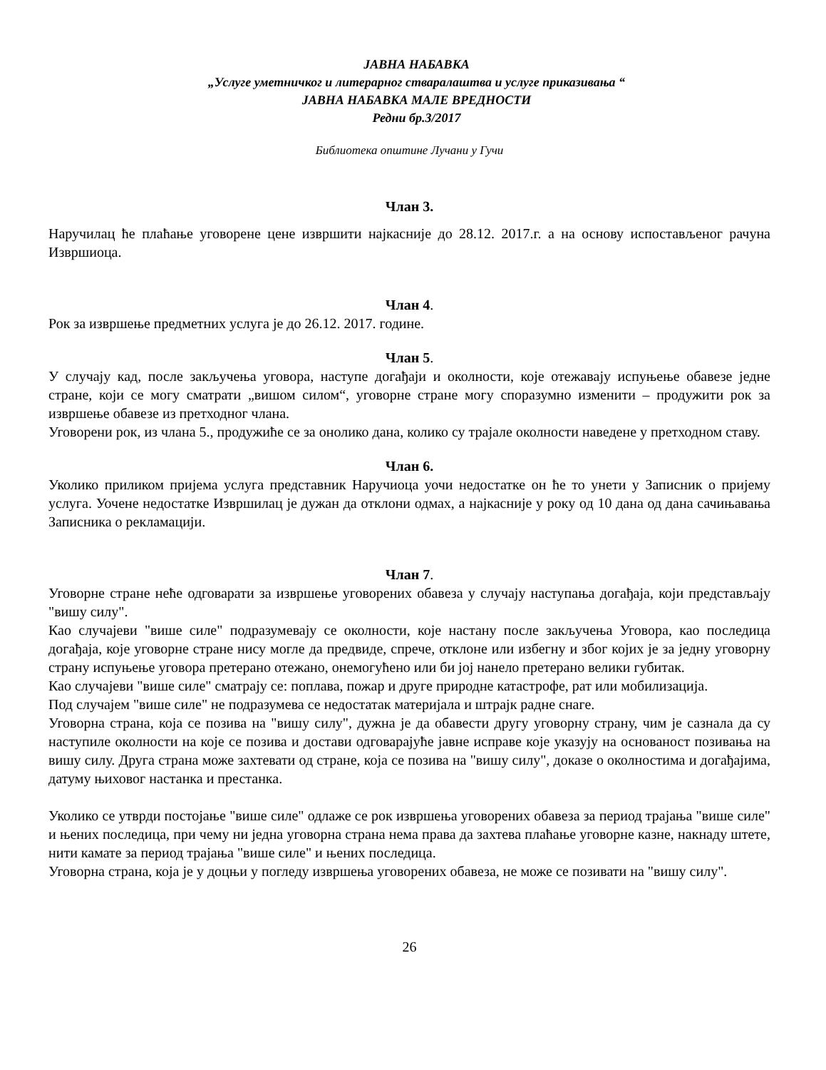ЈАВНА НАБАВКА
„Услуге уметничког и литерарног стваралаштва и услуге приказивања “
ЈАВНА НАБАВКА МАЛЕ ВРЕДНОСТИ
Редни бр.3/2017
Библиотека општине Лучани у Гучи
Члан 3.
Наручилац ће плаћање уговорене цене извршити најкасније до 28.12. 2017.г. а на основу испостављеног рачуна Извршиоца.
Члан 4.
Рок за извршење предметних услуга је до 26.12. 2017. године.
Члан 5.
У случају кад, после закључења уговора, наступе догађаји и околности, које отежавају испуњење обавезе једне стране, који се могу сматрати „вишом силом“, уговорне стране могу споразумно изменити – продужити рок за извршење обавезе из претходног члана.
Уговорени рок, из члана 5., продужиће се за онолико дана, колико су трајале околности наведене у претходном ставу.
Члан 6.
Уколико приликом пријема услуга представник Наручиоца уочи недостатке он ће то унети у Записник о пријему услуга. Уочене недостатке Извршилац је дужан да отклони одмах, а најкасније у року од 10 дана од дана сачињавања Записника о рекламацији.
Члан 7.
Уговорне стране неће одговарати за извршење уговорених обавеза у случају наступања догађаја, који представљају "вишу силу".
Као случајеви "више силе" подразумевају се околности, које настану после закључења Уговора, као последица догађаја, које уговорне стране нису могле да предвиде, спрече, отклоне или избегну и због којих је за једну уговорну страну испуњење уговора претерано отежано, онемогућено или би јој нанело претерано велики губитак.
Као случајеви "више силе" сматрају се: поплава, пожар и друге природне катастрофе, рат или мобилизација.
Под случајем "више силе" не подразумева се недостатак материјала и штрајк радне снаге.
Уговорна страна, која се позива на "вишу силу", дужна је да обавести другу уговорну страну, чим је сазнала да су наступиле околности на које се позива и достави одговарајуће јавне исправе које указују на основаност позивања на вишу силу. Друга страна може захтевати од стране, која се позива на "вишу силу", доказе о околностима и догађајима, датуму њиховог настанка и престанка.
Уколико се утврди постојање "више силе" одлаже се рок извршења уговорених обавеза за период трајања "више силе" и њених последица, при чему ни једна уговорна страна нема права да захтева плаћање уговорне казне, накнаду штете, нити камате за период трајања "више силе" и њених последица.
Уговорна страна, која је у доцњи у погледу извршења уговорених обавеза, не може се позивати на "вишу силу".
26